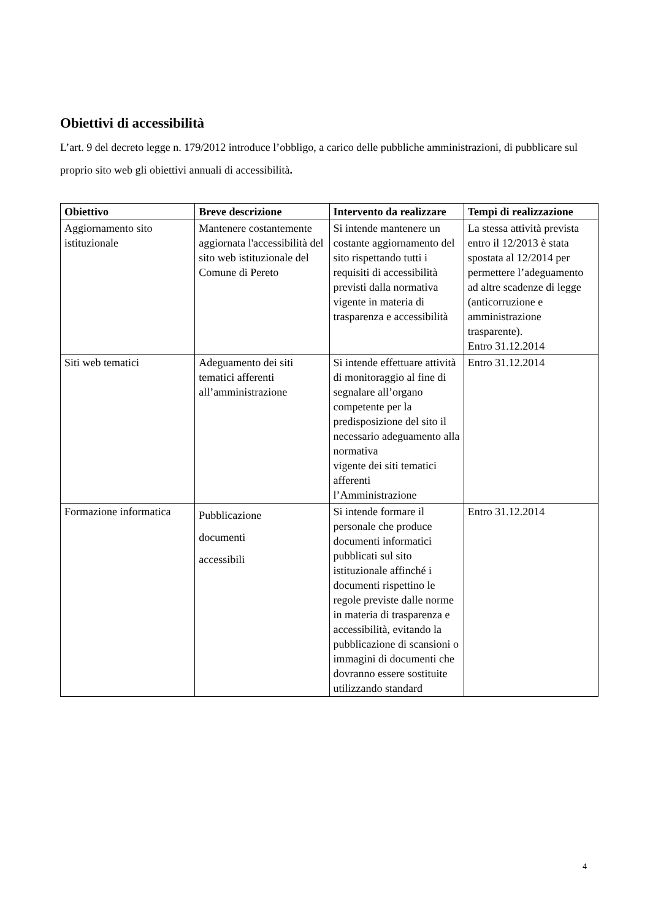Obiettivi di accessibilità
L’art. 9 del decreto legge n. 179/2012 introduce l’obbligo, a carico delle pubbliche amministrazioni, di pubblicare sul proprio sito web gli obiettivi annuali di accessibilità.
| Obiettivo | Breve descrizione | Intervento da realizzare | Tempi di realizzazione |
| --- | --- | --- | --- |
| Aggiornamento sito istituzionale | Mantenere costantemente aggiornata l'accessibilità del sito web istituzionale del Comune di Pereto | Si intende mantenere un costante aggiornamento del sito rispettando tutti i requisiti di accessibilità previsti dalla normativa vigente in materia di trasparenza e accessibilità | La stessa attività prevista entro il 12/2013 è stata spostata al 12/2014 per permettere l’adeguamento ad altre scadenze di legge (anticorruzione e amministrazione trasparente). Entro 31.12.2014 |
| Siti web tematici | Adeguamento dei siti tematici afferenti all’amministrazione | Si intende effettuare attività di monitoraggio al fine di segnalare all’organo competente per la predisposizione del sito il necessario adeguamento alla normativa vigente dei siti tematici afferenti l’Amministrazione | Entro 31.12.2014 |
| Formazione informatica | Pubblicazione documenti accessibili | Si intende formare il personale che produce documenti informatici pubblicati sul sito istituzionale affinché i documenti rispettino le regole previste dalle norme in materia di trasparenza e accessibilità, evitando la pubblicazione di scansioni o immagini di documenti che dovranno essere sostituite utilizzando standard | Entro 31.12.2014 |
4